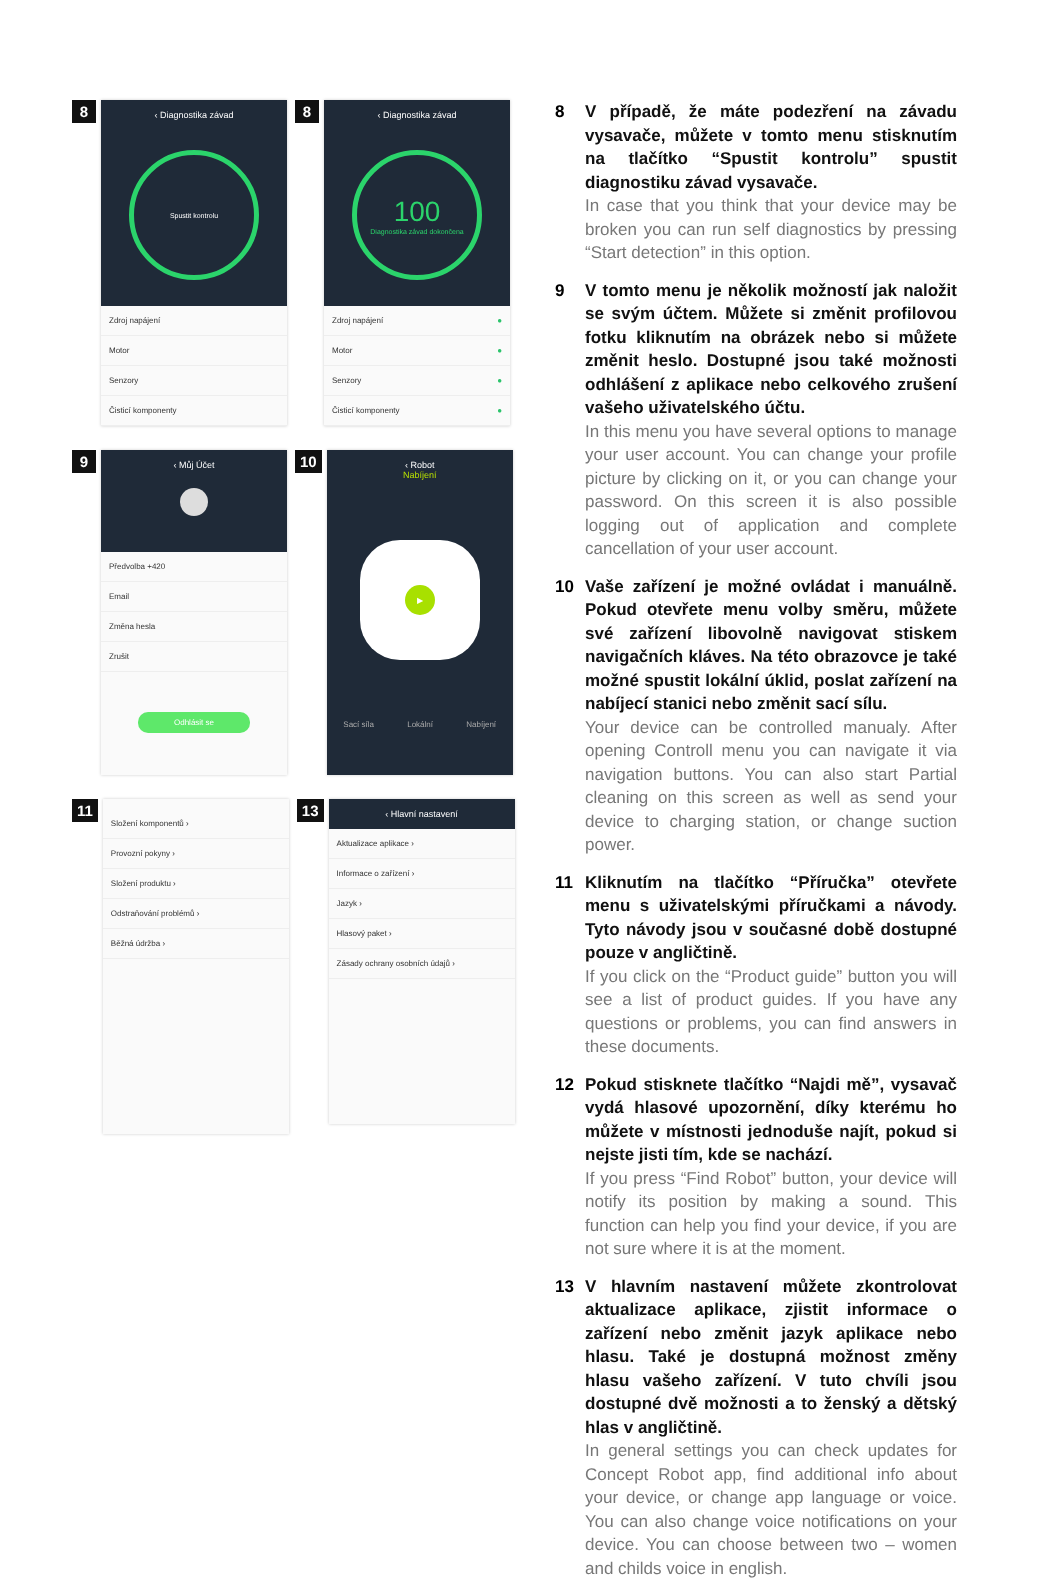8
‹ Diagnostika závad
Spustit kontrolu
Zdroj napájení
Motor
Senzory
Čisticí komponenty
8
‹ Diagnostika závad
100
Diagnostika závad dokončena
Zdroj napájení ●
Motor ●
Senzory ●
Čisticí komponenty ●
9
‹ Můj Účet
Předvolba +420
Email
Změna hesla
Zrušit
Odhlásit se
10
‹ Robot
Nabíjení
▶
Sací síla Lokální Nabíjení
11
Složení komponentů ›
Provozní pokyny ›
Složení produktu ›
Odstraňování problémů ›
Běžná údržba ›
13
‹ Hlavní nastavení
Aktualizace aplikace ›
Informace o zařízení ›
Jazyk ›
Hlasový paket ›
Zásady ochrany osobních údajů ›
8 V případě, že máte podezření na závadu vysavače, můžete v tomto menu stisknutím na tlačítko “Spustit kontrolu” spustit diagnostiku závad vysavače.
In case that you think that your device may be broken you can run self diagnostics by pressing “Start detection” in this option.
9 V tomto menu je několik možností jak naložit se svým účtem. Můžete si změnit profilovou fotku kliknutím na obrázek nebo si můžete změnit heslo. Dostupné jsou také možnosti odhlášení z aplikace nebo celkového zrušení vašeho uživatelského účtu.
In this menu you have several options to manage your user account. You can change your profile picture by clicking on it, or you can change your password. On this screen it is also possible logging out of application and complete cancellation of your user account.
10 Vaše zařízení je možné ovládat i manuálně. Pokud otevřete menu volby směru, můžete své zařízení libovolně navigovat stiskem navigačních kláves. Na této obrazovce je také možné spustit lokální úklid, poslat zařízení na nabíjecí stanici nebo změnit sací sílu.
Your device can be controlled manualy. After opening Controll menu you can navigate it via navigation buttons. You can also start Partial cleaning on this screen as well as send your device to charging station, or change suction power.
11 Kliknutím na tlačítko “Příručka” otevřete menu s uživatelskými příručkami a návody. Tyto návody jsou v současné době dostupné pouze v angličtině.
If you click on the “Product guide” button you will see a list of product guides. If you have any questions or problems, you can find answers in these documents.
12 Pokud stisknete tlačítko “Najdi mě”, vysavač vydá hlasové upozornění, díky kterému ho můžete v místnosti jednoduše najít, pokud si nejste jisti tím, kde se nachází.
If you press “Find Robot” button, your device will notify its position by making a sound. This function can help you find your device, if you are not sure where it is at the moment.
13 V hlavním nastavení můžete zkontrolovat aktualizace aplikace, zjistit informace o zařízení nebo změnit jazyk aplikace nebo hlasu. Také je dostupná možnost změny hlasu vašeho zařízení. V tuto chvíli jsou dostupné dvě možnosti a to ženský a dětský hlas v angličtině.
In general settings you can check updates for Concept Robot app, find additional info about your device, or change app language or voice. You can also change voice notifications on your device. You can choose between two – women and childs voice in english.